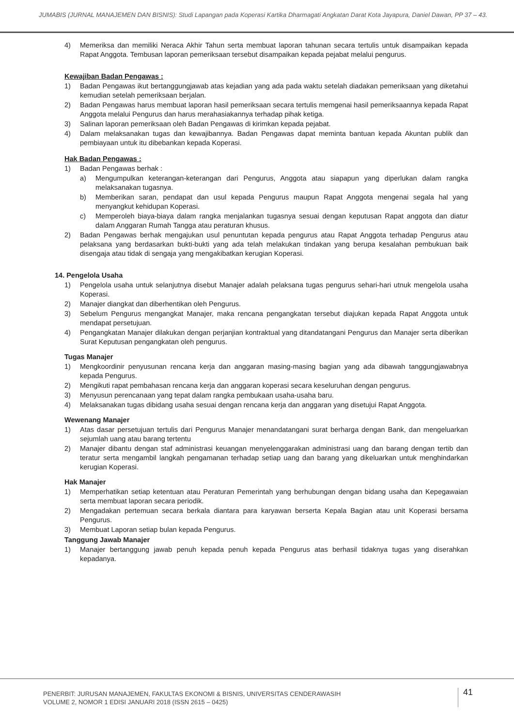JUMABIS (JURNAL MANAJEMEN DAN BISNIS): Studi Lapangan pada Koperasi Kartika Dharmagati Angkatan Darat Kota Jayapura, Daniel Dawan, PP 37 – 43.
4) Memeriksa dan memiliki Neraca Akhir Tahun serta membuat laporan tahunan secara tertulis untuk disampaikan kepada Rapat Anggota. Tembusan laporan pemeriksaan tersebut disampaikan kepada pejabat melalui pengurus.
Kewajiban Badan Pengawas :
1) Badan Pengawas ikut bertanggungjawab atas kejadian yang ada pada waktu setelah diadakan pemeriksaan yang diketahui kemudian setelah pemeriksaan berjalan.
2) Badan Pengawas harus membuat laporan hasil pemeriksaan secara tertulis memgenai hasil pemeriksaannya kepada Rapat Anggota melalui Pengurus dan harus merahasiakannya terhadap pihak ketiga.
3) Salinan laporan pemeriksaan oleh Badan Pengawas di kirimkan kepada pejabat.
4) Dalam melaksanakan tugas dan kewajibannya. Badan Pengawas dapat meminta bantuan kepada Akuntan publik dan pembiayaan untuk itu dibebankan kepada Koperasi.
Hak Badan Pengawas :
1) Badan Pengawas berhak :
a) Mengumpulkan keterangan-keterangan dari Pengurus, Anggota atau siapapun yang diperlukan dalam rangka melaksanakan tugasnya.
b) Memberikan saran, pendapat dan usul kepada Pengurus maupun Rapat Anggota mengenai segala hal yang menyangkut kehidupan Koperasi.
c) Memperoleh biaya-biaya dalam rangka menjalankan tugasnya sesuai dengan keputusan Rapat anggota dan diatur dalam Anggaran Rumah Tangga atau peraturan khusus.
2) Badan Pengawas berhak mengajukan usul penuntutan kepada pengurus atau Rapat Anggota terhadap Pengurus atau pelaksana yang berdasarkan bukti-bukti yang ada telah melakukan tindakan yang berupa kesalahan pembukuan baik disengaja atau tidak di sengaja yang mengakibatkan kerugian Koperasi.
14. Pengelola Usaha
1) Pengelola usaha untuk selanjutnya disebut Manajer adalah pelaksana tugas pengurus sehari-hari utnuk mengelola usaha Koperasi.
2) Manajer diangkat dan diberhentikan oleh Pengurus.
3) Sebelum Pengurus mengangkat Manajer, maka rencana pengangkatan tersebut diajukan kepada Rapat Anggota untuk mendapat persetujuan.
4) Pengangkatan Manajer dilakukan dengan perjanjian kontraktual yang ditandatangani Pengurus dan Manajer serta diberikan Surat Keputusan pengangkatan oleh pengurus.
Tugas Manajer
1) Mengkoordinir penyusunan rencana kerja dan anggaran masing-masing bagian yang ada dibawah tanggungjawabnya kepada Pengurus.
2) Mengikuti rapat pembahasan rencana kerja dan anggaran koperasi secara keseluruhan dengan pengurus.
3) Menyusun perencanaan yang tepat dalam rangka pembukaan usaha-usaha baru.
4) Melaksanakan tugas dibidang usaha sesuai dengan rencana kerja dan anggaran yang disetujui Rapat Anggota.
Wewenang Manajer
1) Atas dasar persetujuan tertulis dari Pengurus Manajer menandatangani surat berharga dengan Bank, dan mengeluarkan sejumlah uang atau barang tertentu
2) Manajer dibantu dengan staf administrasi keuangan menyelenggarakan administrasi uang dan barang dengan tertib dan teratur serta mengambil langkah pengamanan terhadap setiap uang dan barang yang dikeluarkan untuk menghindarkan kerugian Koperasi.
Hak Manajer
1) Memperhatikan setiap ketentuan atau Peraturan Pemerintah yang berhubungan dengan bidang usaha dan Kepegawaian serta membuat laporan secara periodik.
2) Mengadakan pertemuan secara berkala diantara para karyawan berserta Kepala Bagian atau unit Koperasi bersama Pengurus.
3) Membuat Laporan setiap bulan kepada Pengurus.
Tanggung Jawab Manajer
1) Manajer bertanggung jawab penuh kepada penuh kepada Pengurus atas berhasil tidaknya tugas yang diserahkan kepadanya.
PENERBIT: JURUSAN MANAJEMEN, FAKULTAS EKONOMI & BISNIS, UNIVERSITAS CENDERAWASIH
VOLUME 2, NOMOR 1 EDISI JANUARI 2018 (ISSN 2615 – 0425)
41